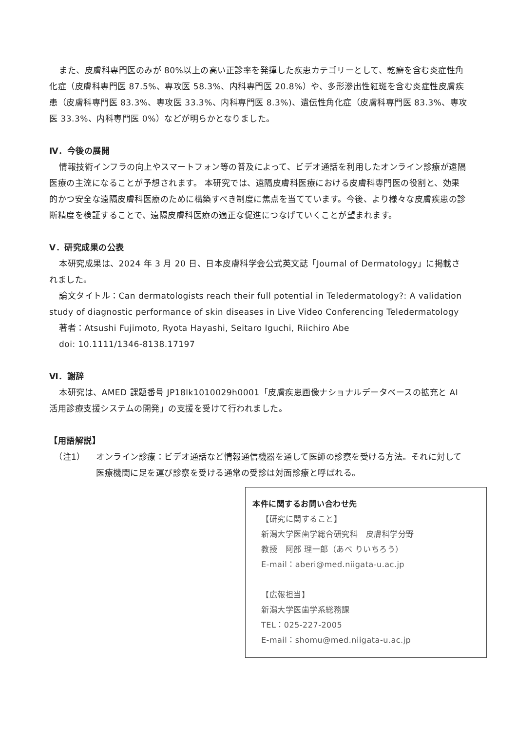また、皮膚科専門医のみが 80%以上の高い正診率を発揮した疾患カテゴリーとして、乾癬を含む炎症性角化症（皮膚科専門医 87.5%、専攻医 58.3%、内科専門医 20.8%）や、多形滲出性紅斑を含む炎症性皮膚疾患（皮膚科専門医 83.3%、専攻医 33.3%、内科専門医 8.3%)、遺伝性角化症（皮膚科専門医 83.3%、専攻医 33.3%、内科専門医 0%）などが明らかとなりました。
Ⅳ．今後の展開
情報技術インフラの向上やスマートフォン等の普及によって、ビデオ通話を利用したオンライン診療が遠隔医療の主流になることが予想されます。 本研究では、遠隔皮膚科医療における皮膚科専門医の役割と、効果的かつ安全な遠隔皮膚科医療のために構築すべき制度に焦点を当てています。今後、より様々な皮膚疾患の診断精度を検証することで、遠隔皮膚科医療の適正な促進につなげていくことが望まれます。
Ⅴ．研究成果の公表
本研究成果は、2024 年 3 月 20 日、日本皮膚科学会公式英文誌「Journal of Dermatology」に掲載されました。
論文タイトル：Can dermatologists reach their full potential in Teledermatology?: A validation study of diagnostic performance of skin diseases in Live Video Conferencing Teledermatology
著者：Atsushi Fujimoto, Ryota Hayashi, Seitaro Iguchi, Riichiro Abe
doi: 10.1111/1346-8138.17197
Ⅵ．謝辞
本研究は、AMED 課題番号 JP18lk1010029h0001「皮膚疾患画像ナショナルデータベースの拡充と AI 活用診療支援システムの開発」の支援を受けて行われました。
【用語解説】
（注1） オンライン診療：ビデオ通話など情報通信機器を通して医師の診察を受ける方法。それに対して医療機関に足を運び診察を受ける通常の受診は対面診療と呼ばれる。
本件に関するお問い合わせ先
【研究に関すること】
新潟大学医歯学総合研究科　皮膚科学分野
教授　阿部 理一郎（あべ りいちろう）
E-mail：aberi@med.niigata-u.ac.jp
【広報担当】
新潟大学医歯学系総務課
TEL：025-227-2005
E-mail：shomu@med.niigata-u.ac.jp